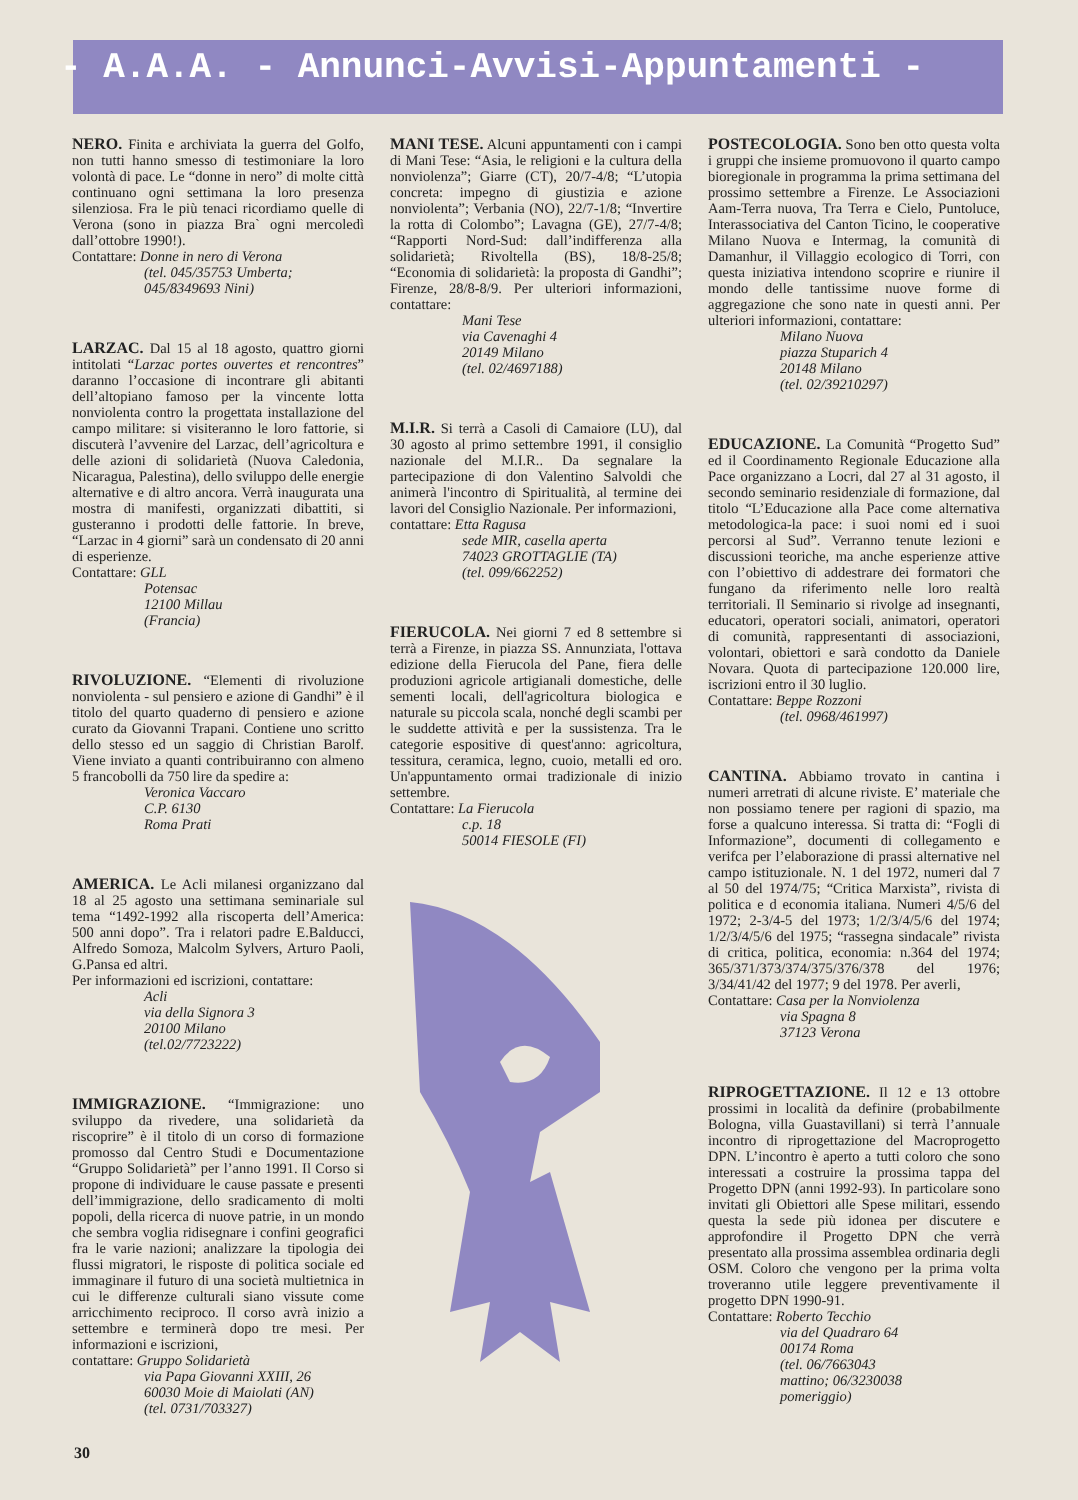- A.A.A. - Annunci-Avvisi-Appuntamenti -
NERO. Finita e archiviata la guerra del Golfo, non tutti hanno smesso di testimoniare la loro volontà di pace. Le “donne in nero” di molte città continuano ogni settimana la loro presenza silenziosa. Fra le più tenaci ricordiamo quelle di Verona (sono in piazza Bra` ogni mercoledì dall’ottobre 1990!).
Contattare: Donne in nero di Verona
(tel. 045/35753 Umberta;
045/8349693 Nini)
LARZAC. Dal 15 al 18 agosto, quattro giorni intitolati “Larzac portes ouvertes et rencontres” daranno l’occasione di incontrare gli abitanti dell’altopiano famoso per la vincente lotta nonviolenta contro la progettata installazione del campo militare: si visiteranno le loro fattorie, si discuterà l’avvenire del Larzac, dell’agricoltura e delle azioni di solidarietà (Nuova Caledonia, Nicaragua, Palestina), dello sviluppo delle energie alternative e di altro ancora. Verrà inaugurata una mostra di manifesti, organizzati dibattiti, si gusteranno i prodotti delle fattorie. In breve, “Larzac in 4 giorni” sarà un condensato di 20 anni di esperienze.
Contattare: GLL
Potensac
12100 Millau
(Francia)
RIVOLUZIONE. “Elementi di rivoluzione nonviolenta - sul pensiero e azione di Gandhi” è il titolo del quarto quaderno di pensiero e azione curato da Giovanni Trapani. Contiene uno scritto dello stesso ed un saggio di Christian Barolf. Viene inviato a quanti contribuiranno con almeno 5 francobolli da 750 lire da spedire a:
Veronica Vaccaro
C.P. 6130
Roma Prati
AMERICA. Le Acli milanesi organizzano dal 18 al 25 agosto una settimana seminariale sul tema “1492-1992 alla riscoperta dell’America: 500 anni dopo”. Tra i relatori padre E.Balducci, Alfredo Somoza, Malcolm Sylvers, Arturo Paoli, G.Pansa ed altri.
Per informazioni ed iscrizioni, contattare:
Acli
via della Signora 3
20100 Milano
(tel.02/7723222)
IMMIGRAZIONE. “Immigrazione: uno sviluppo da rivedere, una solidarietà da riscoprire” è il titolo di un corso di formazione promosso dal Centro Studi e Documentazione “Gruppo Solidarietà” per l’anno 1991. Il Corso si propone di individuare le cause passate e presenti dell’immigrazione, dello sradicamento di molti popoli, della ricerca di nuove patrie, in un mondo che sembra voglia ridisegnare i confini geografici fra le varie nazioni; analizzare la tipologia dei flussi migratori, le risposte di politica sociale ed immaginare il futuro di una società multietnica in cui le differenze culturali siano vissute come arricchimento reciproco. Il corso avrà inizio a settembre e terminerà dopo tre mesi. Per informazioni e iscrizioni,
contattare: Gruppo Solidarietà
via Papa Giovanni XXIII, 26
60030 Moie di Maiolati (AN)
(tel. 0731/703327)
MANI TESE. Alcuni appuntamenti con i campi di Mani Tese: “Asia, le religioni e la cultura della nonviolenza”; Giarre (CT), 20/7-4/8; “L’utopia concreta: impegno di giustizia e azione nonviolenta”; Verbania (NO), 22/7-1/8; “Invertire la rotta di Colombo”; Lavagna (GE), 27/7-4/8; “Rapporti Nord-Sud: dall’indifferenza alla solidarietà; Rivoltella (BS), 18/8-25/8; “Economia di solidarietà: la proposta di Gandhi”; Firenze, 28/8-8/9. Per ulteriori informazioni, contattare:
Mani Tese
via Cavenaghi 4
20149 Milano
(tel. 02/4697188)
M.I.R. Si terrà a Casoli di Camaiore (LU), dal 30 agosto al primo settembre 1991, il consiglio nazionale del M.I.R.. Da segnalare la partecipazione di don Valentino Salvoldi che animerà l'incontro di Spiritualità, al termine dei lavori del Consiglio Nazionale. Per informazioni,
contattare: Etta Ragusa
sede MIR, casella aperta
74023 GROTTAGLIE (TA)
(tel. 099/662252)
FIERUCOLA. Nei giorni 7 ed 8 settembre si terrà a Firenze, in piazza SS. Annunziata, l'ottava edizione della Fierucola del Pane, fiera delle produzioni agricole artigianali domestiche, delle sementi locali, dell'agricoltura biologica e naturale su piccola scala, nonché degli scambi per le suddette attività e per la sussistenza. Tra le categorie espositive di quest'anno: agricoltura, tessitura, ceramica, legno, cuoio, metalli ed oro. Un'appuntamento ormai tradizionale di inizio settembre.
Contattare: La Fierucola
c.p. 18
50014 FIESOLE (FI)
POSTECOLOGIA. Sono ben otto questa volta i gruppi che insieme promuovono il quarto campo bioregionale in programma la prima settimana del prossimo settembre a Firenze. Le Associazioni Aam-Terra nuova, Tra Terra e Cielo, Puntoluce, Interassociativa del Canton Ticino, le cooperative Milano Nuova e Intermag, la comunità di Damanhur, il Villaggio ecologico di Torri, con questa iniziativa intendono scoprire e riunire il mondo delle tantissime nuove forme di aggregazione che sono nate in questi anni. Per ulteriori informazioni, contattare:
Milano Nuova
piazza Stuparich 4
20148 Milano
(tel. 02/39210297)
EDUCAZIONE. La Comunità “Progetto Sud” ed il Coordinamento Regionale Educazione alla Pace organizzano a Locri, dal 27 al 31 agosto, il secondo seminario residenziale di formazione, dal titolo “L’Educazione alla Pace come alternativa metodologica-la pace: i suoi nomi ed i suoi percorsi al Sud”. Verranno tenute lezioni e discussioni teoriche, ma anche esperienze attive con l’obiettivo di addestrare dei formatori che fungano da riferimento nelle loro realtà territoriali. Il Seminario si rivolge ad insegnanti, educatori, operatori sociali, animatori, operatori di comunità, rappresentanti di associazioni, volontari, obiettori e sarà condotto da Daniele Novara. Quota di partecipazione 120.000 lire, iscrizioni entro il 30 luglio.
Contattare: Beppe Rozzoni
(tel. 0968/461997)
CANTINA. Abbiamo trovato in cantina i numeri arretrati di alcune riviste. E’ materiale che non possiamo tenere per ragioni di spazio, ma forse a qualcuno interessa. Si tratta di: “Fogli di Informazione”, documenti di collegamento e verifca per l’elaborazione di prassi alternative nel campo istituzionale. N. 1 del 1972, numeri dal 7 al 50 del 1974/75; “Critica Marxista”, rivista di politica e d economia italiana. Numeri 4/5/6 del 1972; 2-3/4-5 del 1973; 1/2/3/4/5/6 del 1974; 1/2/3/4/5/6 del 1975; “rassegna sindacale” rivista di critica, politica, economia: n.364 del 1974; 365/371/373/374/375/376/378 del 1976; 3/34/41/42 del 1977; 9 del 1978. Per averli,
Contattare: Casa per la Nonviolenza
via Spagna 8
37123 Verona
RIPROGETTAZIONE. Il 12 e 13 ottobre prossimi in località da definire (probabilmente Bologna, villa Guastavillani) si terrà l’annuale incontro di riprogettazione del Macroprogetto DPN. L’incontro è aperto a tutti coloro che sono interessati a costruire la prossima tappa del Progetto DPN (anni 1992-93). In particolare sono invitati gli Obiettori alle Spese militari, essendo questa la sede più idonea per discutere e approfondire il Progetto DPN che verrà presentato alla prossima assemblea ordinaria degli OSM. Coloro che vengono per la prima volta troveranno utile leggere preventivamente il progetto DPN 1990-91.
Contattare: Roberto Tecchio
via del Quadraro 64
00174 Roma
(tel. 06/7663043
mattino; 06/3230038
pomeriggio)
30